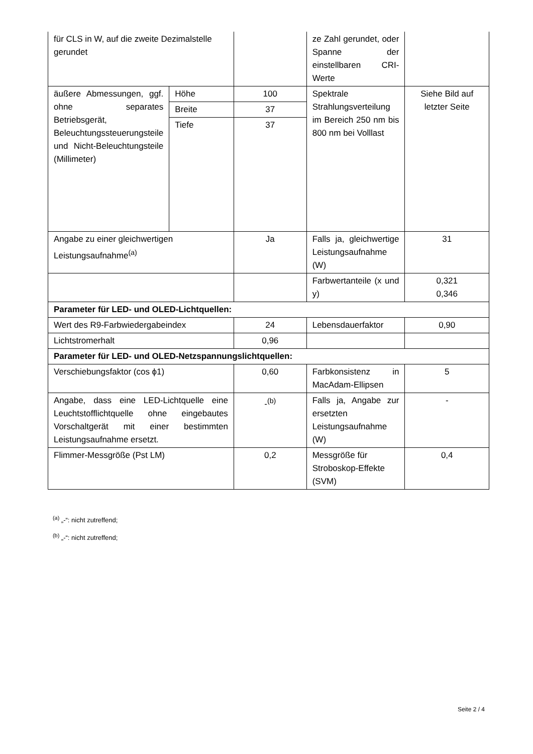| für CLS in W, auf die zweite Dezimalstelle gerundet | | | ze Zahl gerundet, oder Spanne der einstellbaren CRI-Werte | |
| äußere Abmessungen, ggf. ohne separates Betriebsgerät, Beleuchtungssteuerungsteile und Nicht-Beleuchtungsteile (Millimeter) | Höhe | 100 | Spektrale Strahlungsverteilung im Bereich 250 nm bis 800 nm bei Volllast | Siehe Bild auf letzter Seite |
| | Breite | 37 | | |
| | Tiefe | 37 | | |
| Angabe zu einer gleichwertigen Leistungsaufnahme<sup>(a)</sup> | | Ja | Falls ja, gleichwertige Leistungsaufnahme (W) | 31 |
| | | | Farbwertanteile (x und y) | 0,321 0,346 |
| Parameter für LED- und OLED-Lichtquellen: | | | | |
| Wert des R9-Farbwiedergabeindex | | 24 | Lebensdauerfaktor | 0,90 |
| Lichtstromerhalt | | 0,96 | | |
| Parameter für LED- und OLED-Netzspannungslichtquellen: | | | | |
| Verschiebungsfaktor (cos ϕ1) | | 0,60 | Farbkonsistenz in MacAdam-Ellipsen | 5 |
| Angabe, dass eine LED-Lichtquelle eine Leuchtstofflichtquelle ohne eingebautes Vorschaltgerät mit einer bestimmten Leistungsaufnahme ersetzt. | | -<sup>(b)</sup> | Falls ja, Angabe zur ersetzten Leistungsaufnahme (W) | - |
| Flimmer-Messgröße (Pst LM) | | 0,2 | Messgröße für Stroboskop-Effekte (SVM) | 0,4 |
<sup>(a)</sup> „-“: nicht zutreffend;
<sup>(b)</sup> „-“: nicht zutreffend;
Seite 2 / 4